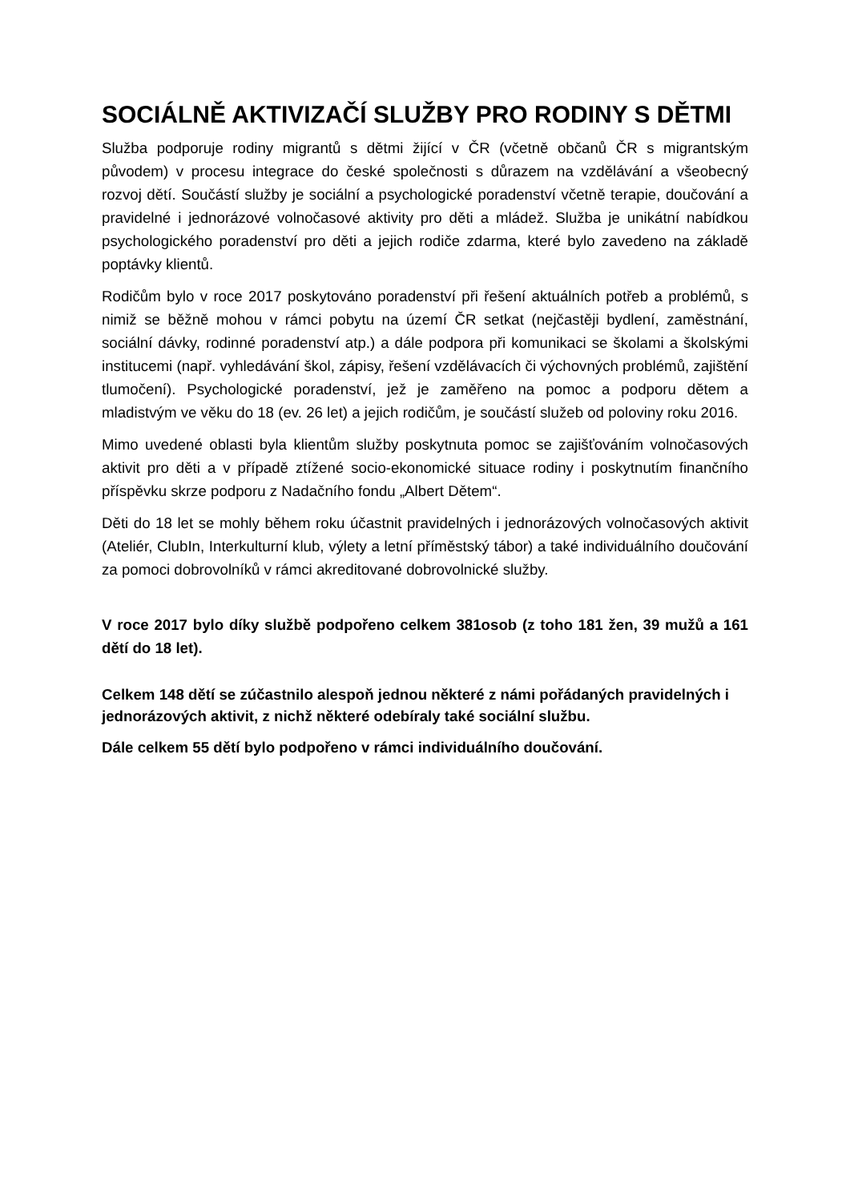SOCIÁLNĚ AKTIVIZAČÍ SLUŽBY PRO RODINY S DĚTMI
Služba podporuje rodiny migrantů s dětmi žijící v ČR (včetně občanů ČR s migrantským původem) v procesu integrace do české společnosti s důrazem na vzdělávání a všeobecný rozvoj dětí. Součástí služby je sociální a psychologické poradenství včetně terapie, doučování a pravidelné i jednorázové volnočasové aktivity pro děti a mládež. Služba je unikátní nabídkou psychologického poradenství pro děti a jejich rodiče zdarma, které bylo zavedeno na základě poptávky klientů.
Rodičům bylo v roce 2017 poskytováno poradenství při řešení aktuálních potřeb a problémů, s nimiž se běžně mohou v rámci pobytu na území ČR setkat (nejčastěji bydlení, zaměstnání, sociální dávky, rodinné poradenství atp.) a dále podpora při komunikaci se školami a školskými institucemi (např. vyhledávání škol, zápisy, řešení vzdělávacích či výchovných problémů, zajištění tlumočení). Psychologické poradenství, jež je zaměřeno na pomoc a podporu dětem a mladistvým ve věku do 18 (ev. 26 let) a jejich rodičům, je součástí služeb od poloviny roku 2016.
Mimo uvedené oblasti byla klientům služby poskytnuta pomoc se zajišťováním volnočasových aktivit pro děti a v případě ztížené socio-ekonomické situace rodiny i poskytnutím finančního příspěvku skrze podporu z Nadačního fondu „Albert Dětem“.
Děti do 18 let se mohly během roku účastnit pravidelných i jednorázových volnočasových aktivit (Ateliér, ClubIn, Interkulturní klub, výlety a letní příměstský tábor) a také individuálního doučování za pomoci dobrovolníků v rámci akreditované dobrovolnické služby.
V roce 2017 bylo díky službě podpořeno celkem 381osob (z toho 181 žen, 39 mužů a 161 dětí do 18 let).
Celkem 148 dětí se zúčastnilo alespoň jednou některé z námi pořádaných pravidelných i jednorázových aktivit, z nichž některé odebíraly také sociální službu.
Dále celkem 55 dětí bylo podpořeno v rámci individuálního doučování.